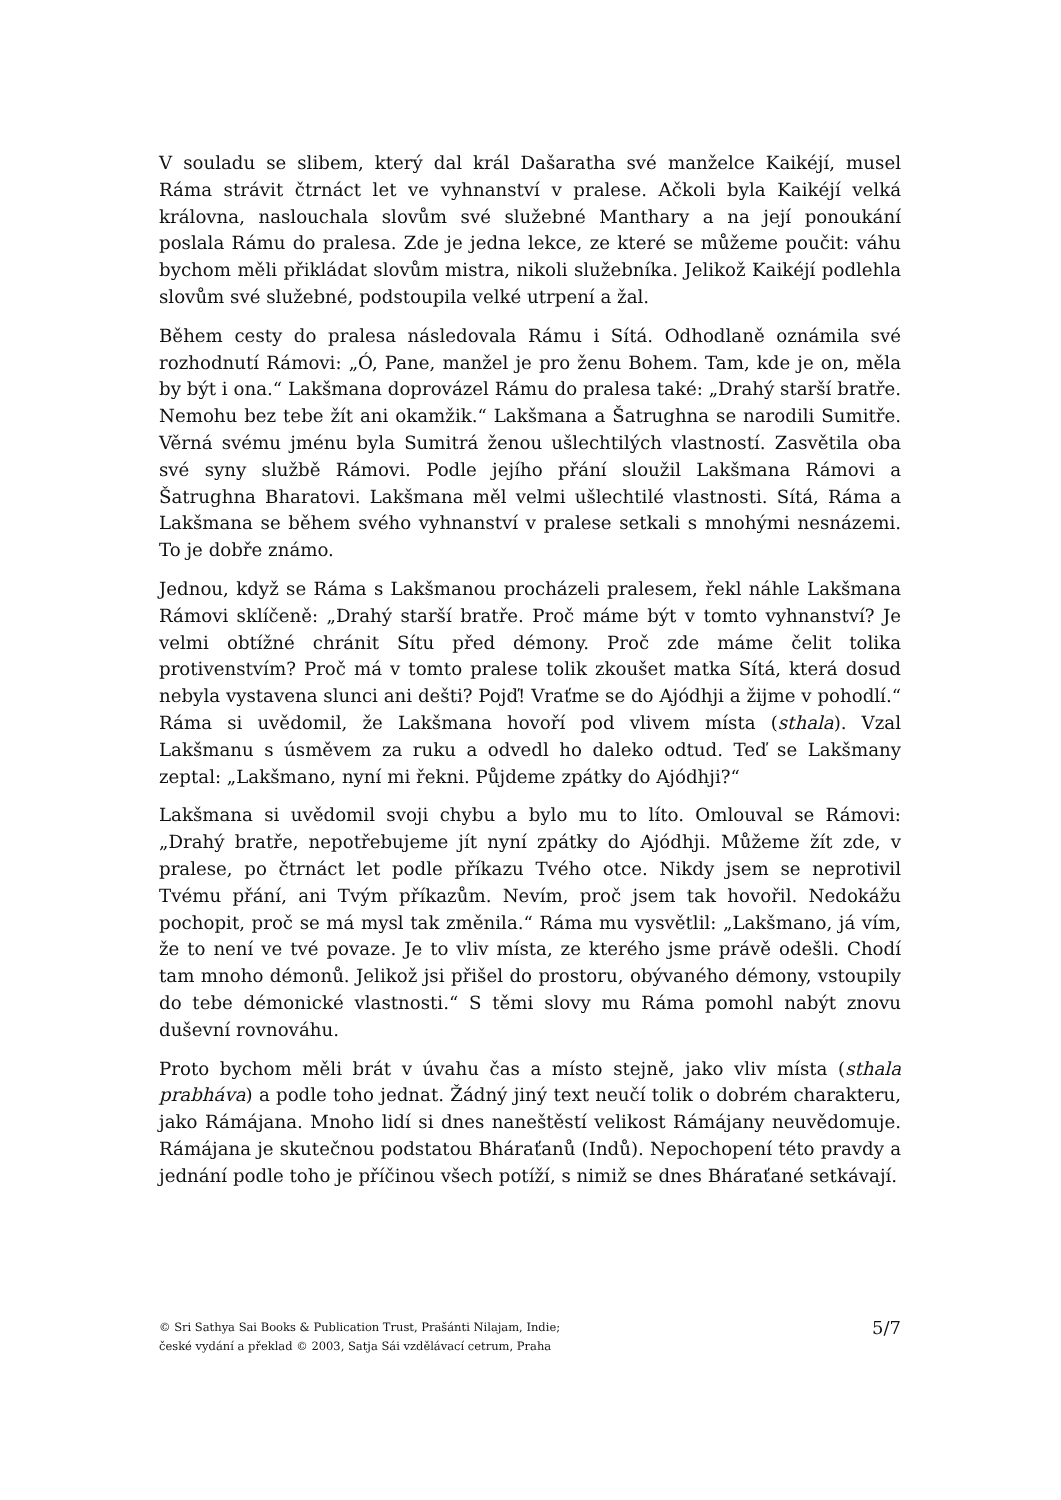V souladu se slibem, který dal král Dašaratha své manželce Kaikéjí, musel Ráma strávit čtrnáct let ve vyhnanství v pralese. Ačkoli byla Kaikéjí velká královna, naslouchala slovům své služebné Manthary a na její ponoukání poslala Rámu do pralesa. Zde je jedna lekce, ze které se můžeme poučit: váhu bychom měli přikládat slovům mistra, nikoli služebníka. Jelikož Kaikéjí podlehla slovům své služebné, podstoupila velké utrpení a žal.
Během cesty do pralesa následovala Rámu i Sítá. Odhodlaně oznámila své rozhodnutí Rámovi: „Ó, Pane, manžel je pro ženu Bohem. Tam, kde je on, měla by být i ona.“ Lakšmana doprovázel Rámu do pralesa také: „Drahý starší bratře. Nemohu bez tebe žít ani okamžik.“ Lakšmana a Šatrughna se narodili Sumitře. Věrná svému jménu byla Sumitrá ženou ušlechtilých vlastností. Zasvětila oba své syny službě Rámovi. Podle jejího přání sloužil Lakšmana Rámovi a Šatrughna Bharatovi. Lakšmana měl velmi ušlechtilé vlastnosti. Sítá, Ráma a Lakšmana se během svého vyhnanství v pralese setkali s mnohými nesnázemi. To je dobře známo.
Jednou, když se Ráma s Lakšmanou procházeli pralesem, řekl náhle Lakšmana Rámovi sklíčeně: „Drahý starší bratře. Proč máme být v tomto vyhnanství? Je velmi obtížné chránit Sítu před démony. Proč zde máme čelit tolika protivenstvím? Proč má v tomto pralese tolik zkoušet matka Sítá, která dosud nebyla vystavena slunci ani dešti? Pojď! Vraťme se do Ajódhji a žijme v pohodlí.“ Ráma si uvědomil, že Lakšmana hovoří pod vlivem místa (sthala). Vzal Lakšmanu s úsměvem za ruku a odvedl ho daleko odtud. Teď se Lakšmany zeptal: „Lakšmano, nyní mi řekni. Půjdeme zpátky do Ajódhji?“
Lakšmana si uvědomil svoji chybu a bylo mu to líto. Omlouval se Rámovi: „Drahý bratře, nepotřebujeme jít nyní zpátky do Ajódhji. Můžeme žít zde, v pralese, po čtrnáct let podle příkazu Tvého otce. Nikdy jsem se neprotivil Tvému přání, ani Tvým příkazům. Nevím, proč jsem tak hovořil. Nedokážu pochopit, proč se má mysl tak změnila.“ Ráma mu vysvětlil: „Lakšmano, já vím, že to není ve tvé povaze. Je to vliv místa, ze kterého jsme právě odešli. Chodí tam mnoho démonů. Jelikož jsi přišel do prostoru, obývaného démony, vstoupily do tebe démonické vlastnosti.“ S těmi slovy mu Ráma pomohl nabýt znovu duševní rovnováhu.
Proto bychom měli brát v úvahu čas a místo stejně, jako vliv místa (sthala prabháva) a podle toho jednat. Žádný jiný text neučí tolik o dobrém charakteru, jako Rámájana. Mnoho lidí si dnes naneštěstí velikost Rámájany neuvědomuje. Rámájana je skutečnou podstatou Bháraťanů (Indů). Nepochopení této pravdy a jednání podle toho je příčinou všech potíží, s nimiž se dnes Bháraťané setkávají.
© Sri Sathya Sai Books & Publication Trust, Prašánti Nilajam, Indie;
české vydání a překlad © 2003, Satja Sái vzdělávací cetrum, Praha
5/7